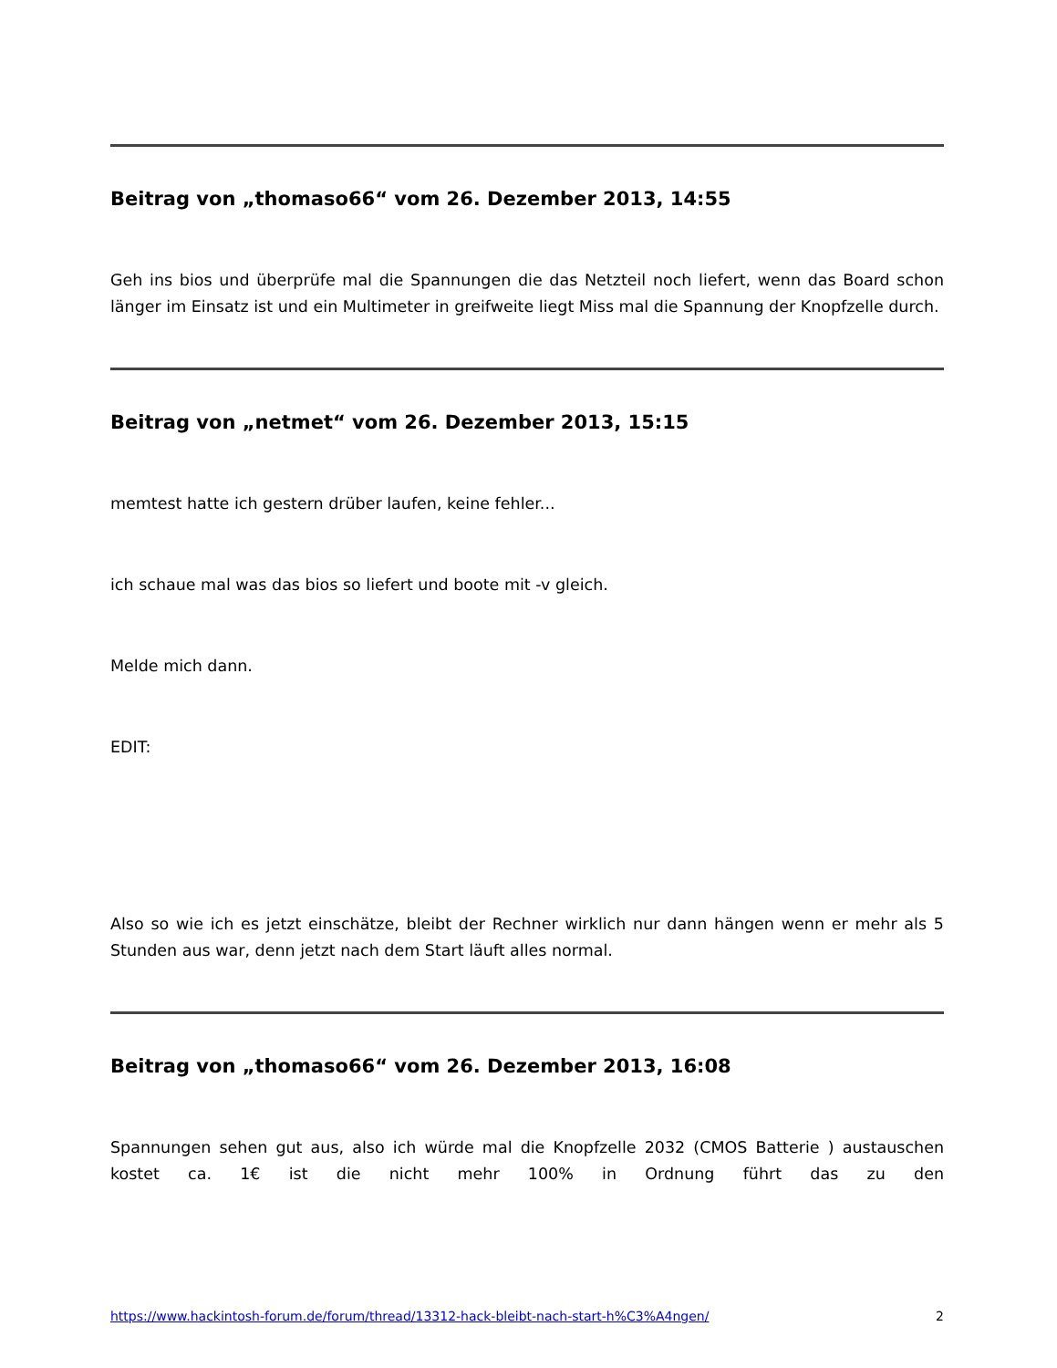Beitrag von „thomaso66“ vom 26. Dezember 2013, 14:55
Geh ins bios und überprüfe mal die Spannungen die das Netzteil noch liefert, wenn das Board schon länger im Einsatz ist und ein Multimeter in greifweite liegt Miss mal die Spannung der Knopfzelle durch.
Beitrag von „netmet“ vom 26. Dezember 2013, 15:15
memtest hatte ich gestern drüber laufen, keine fehler...
ich schaue mal was das bios so liefert und boote mit -v gleich.
Melde mich dann.
EDIT:
Also so wie ich es jetzt einschätze, bleibt der Rechner wirklich nur dann hängen wenn er mehr als 5 Stunden aus war, denn jetzt nach dem Start läuft alles normal.
Beitrag von „thomaso66“ vom 26. Dezember 2013, 16:08
Spannungen sehen gut aus, also ich würde mal die Knopfzelle 2032 (CMOS Batterie ) austauschen kostet ca. 1€ ist die nicht mehr 100% in Ordnung führt das zu den
https://www.hackintosh-forum.de/forum/thread/13312-hack-bleibt-nach-start-h%C3%A4ngen/ 2